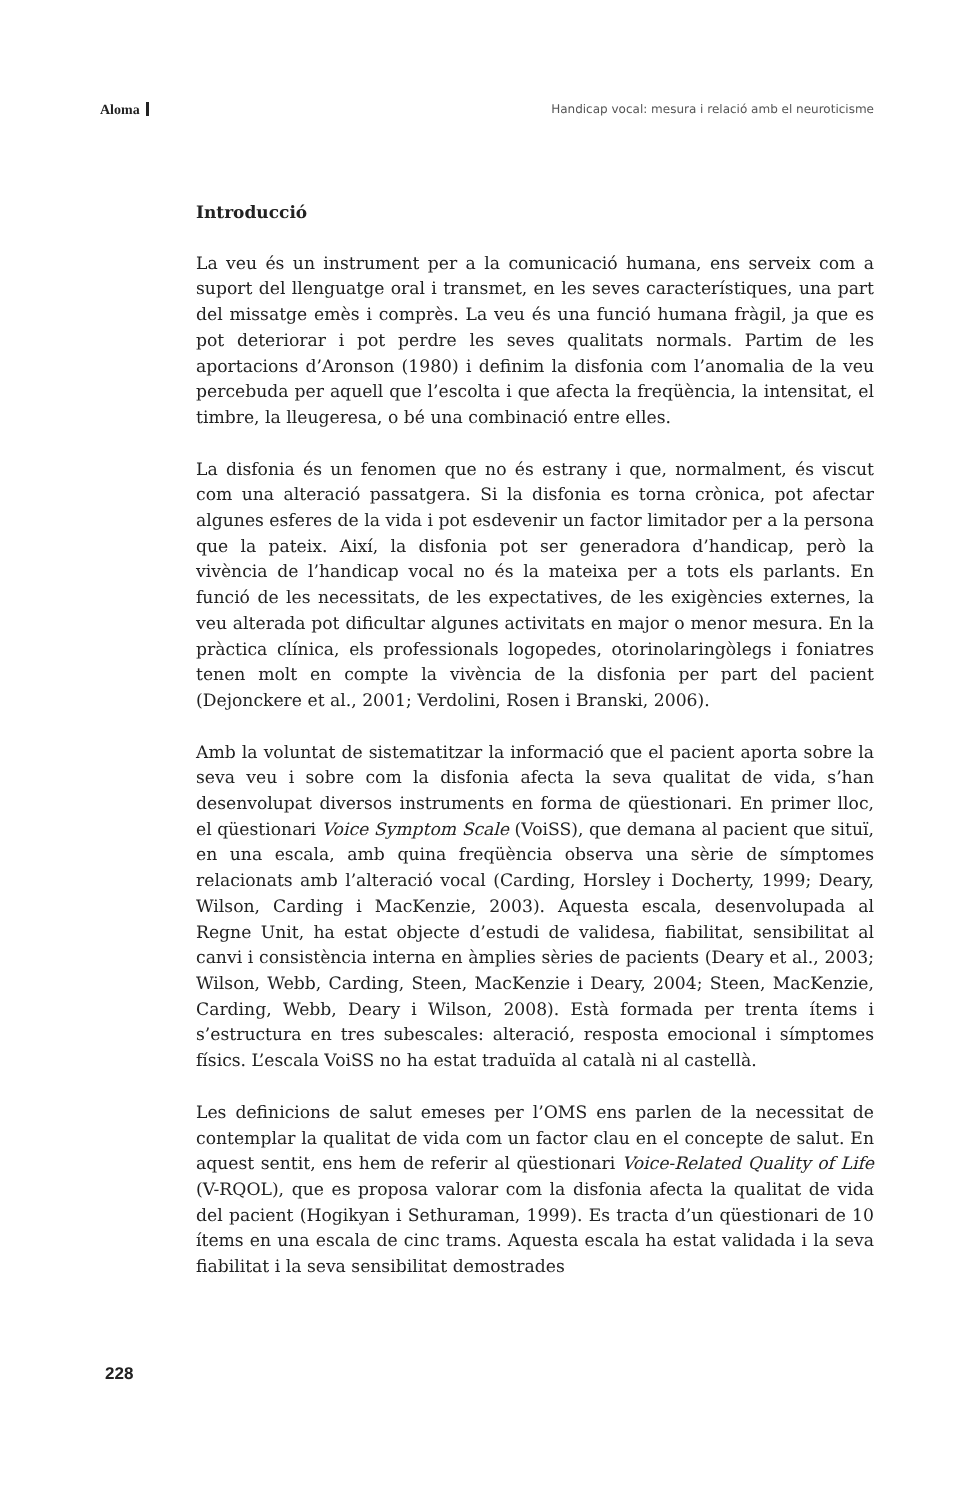Aloma
Handicap vocal: mesura i relació amb el neuroticisme
Introducció
La veu és un instrument per a la comunicació humana, ens serveix com a suport del llenguatge oral i transmet, en les seves característiques, una part del missatge emès i comprès. La veu és una funció humana fràgil, ja que es pot deteriorar i pot perdre les seves qualitats normals. Partim de les aportacions d’Aronson (1980) i definim la disfonia com l’anomalia de la veu percebuda per aquell que l’escolta i que afecta la freqüència, la intensitat, el timbre, la lleugeresa, o bé una combinació entre elles.
La disfonia és un fenomen que no és estrany i que, normalment, és viscut com una alteració passatgera. Si la disfonia es torna crònica, pot afectar algunes esferes de la vida i pot esdevenir un factor limitador per a la persona que la pateix. Així, la disfonia pot ser generadora d’handicap, però la vivència de l’handicap vocal no és la mateixa per a tots els parlants. En funció de les necessitats, de les expectatives, de les exigències externes, la veu alterada pot dificultar algunes activitats en major o menor mesura. En la pràctica clínica, els professionals logopedes, otorinolaringòlegs i foniatres tenen molt en compte la vivència de la disfonia per part del pacient (Dejonckere et al., 2001; Verdolini, Rosen i Branski, 2006).
Amb la voluntat de sistematitzar la informació que el pacient aporta sobre la seva veu i sobre com la disfonia afecta la seva qualitat de vida, s’han desenvolupat diversos instruments en forma de qüestionari. En primer lloc, el qüestionari Voice Symptom Scale (VoiSS), que demana al pacient que situï, en una escala, amb quina freqüència observa una sèrie de símptomes relacionats amb l’alteració vocal (Carding, Horsley i Docherty, 1999; Deary, Wilson, Carding i MacKenzie, 2003). Aquesta escala, desenvolupada al Regne Unit, ha estat objecte d’estudi de validesa, fiabilitat, sensibilitat al canvi i consistència interna en àmplies sèries de pacients (Deary et al., 2003; Wilson, Webb, Carding, Steen, MacKenzie i Deary, 2004; Steen, MacKenzie, Carding, Webb, Deary i Wilson, 2008). Està formada per trenta ítems i s’estructura en tres subescales: alteració, resposta emocional i símptomes físics. L’escala VoiSS no ha estat traduïda al català ni al castellà.
Les definicions de salut emeses per l’OMS ens parlen de la necessitat de contemplar la qualitat de vida com un factor clau en el concepte de salut. En aquest sentit, ens hem de referir al qüestionari Voice-Related Quality of Life (V-RQOL), que es proposa valorar com la disfonia afecta la qualitat de vida del pacient (Hogikyan i Sethuraman, 1999). Es tracta d’un qüestionari de 10 ítems en una escala de cinc trams. Aquesta escala ha estat validada i la seva fiabilitat i la seva sensibilitat demostrades
228